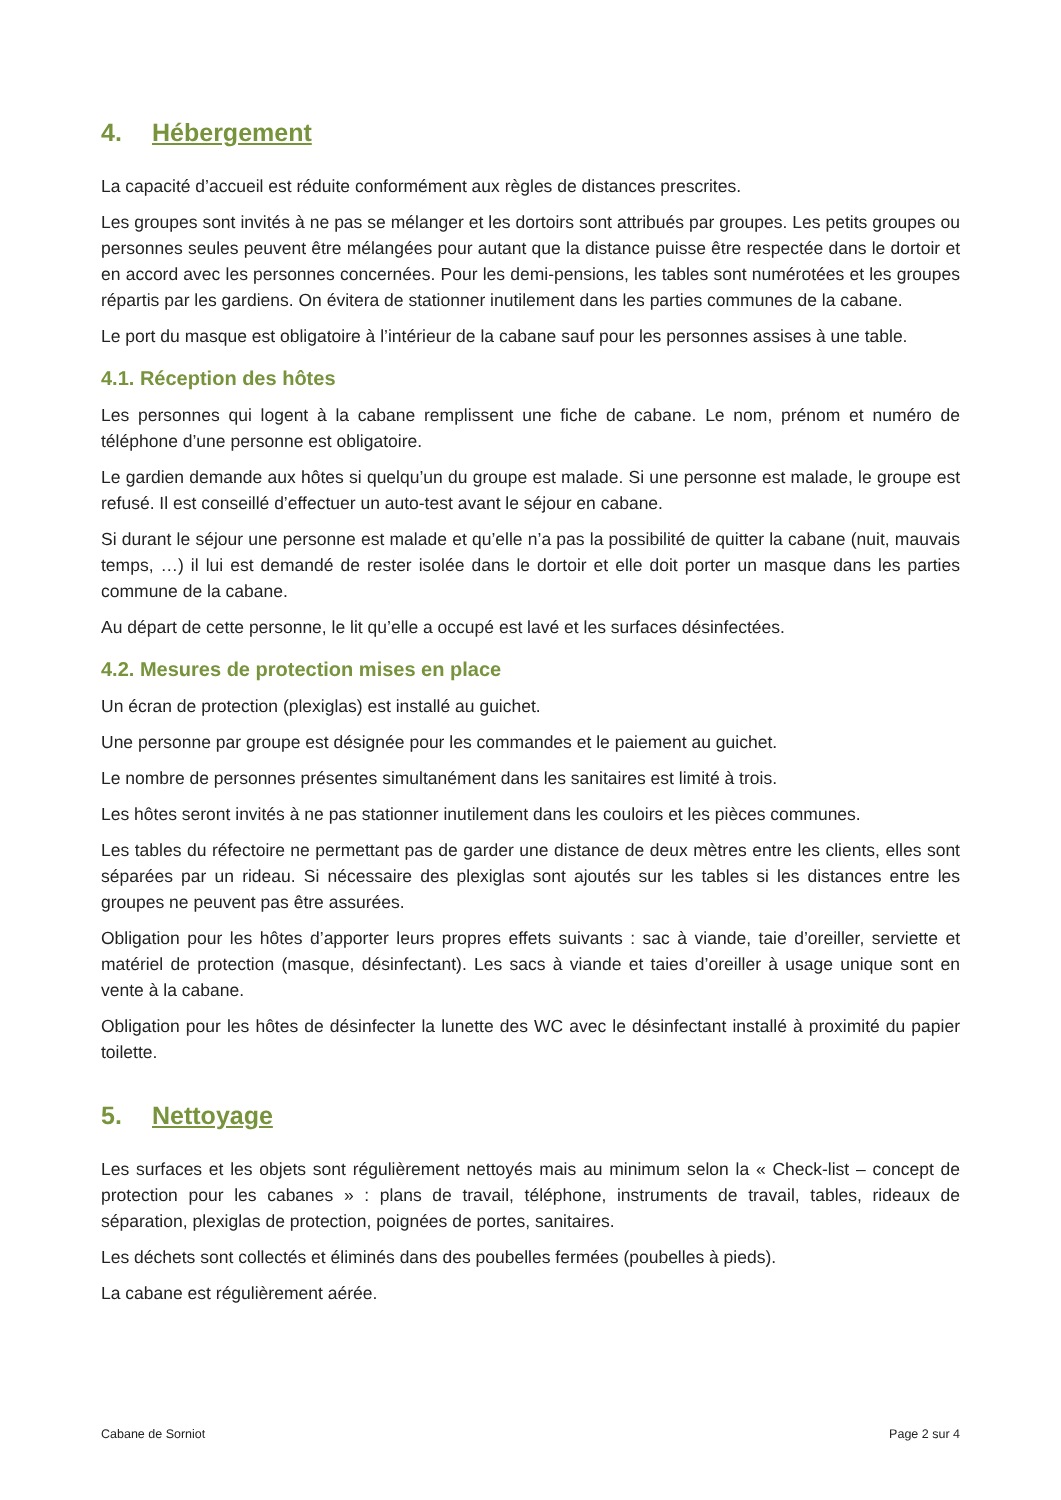4. Hébergement
La capacité d’accueil est réduite conformément aux règles de distances prescrites.
Les groupes sont invités à ne pas se mélanger et les dortoirs sont attribués par groupes. Les petits groupes ou personnes seules peuvent être mélangées pour autant que la distance puisse être respectée dans le dortoir et en accord avec les personnes concernées. Pour les demi-pensions, les tables sont numérotées et les groupes répartis par les gardiens. On évitera de stationner inutilement dans les parties communes de la cabane.
Le port du masque est obligatoire à l’intérieur de la cabane sauf pour les personnes assises à une table.
4.1. Réception des hôtes
Les personnes qui logent à la cabane remplissent une fiche de cabane. Le nom, prénom et numéro de téléphone d’une personne est obligatoire.
Le gardien demande aux hôtes si quelqu’un du groupe est malade. Si une personne est malade, le groupe est refusé. Il est conseillé d’effectuer un auto-test avant le séjour en cabane.
Si durant le séjour une personne est malade et qu’elle n’a pas la possibilité de quitter la cabane (nuit, mauvais temps, …) il lui est demandé de rester isolée dans le dortoir et elle doit porter un masque dans les parties commune de la cabane.
Au départ de cette personne, le lit qu’elle a occupé est lavé et les surfaces désinfectées.
4.2. Mesures de protection mises en place
Un écran de protection (plexiglas) est installé au guichet.
Une personne par groupe est désignée pour les commandes et le paiement au guichet.
Le nombre de personnes présentes simultanément dans les sanitaires est limité à trois.
Les hôtes seront invités à ne pas stationner inutilement dans les couloirs et les pièces communes.
Les tables du réfectoire ne permettant pas de garder une distance de deux mètres entre les clients, elles sont séparées par un rideau. Si nécessaire des plexiglas sont ajoutés sur les tables si les distances entre les groupes ne peuvent pas être assurées.
Obligation pour les hôtes d’apporter leurs propres effets suivants : sac à viande, taie d’oreiller, serviette et matériel de protection (masque, désinfectant). Les sacs à viande et taies d’oreiller à usage unique sont en vente à la cabane.
Obligation pour les hôtes de désinfecter la lunette des WC avec le désinfectant installé à proximité du papier toilette.
5. Nettoyage
Les surfaces et les objets sont régulièrement nettoyés mais au minimum selon la « Check-list – concept de protection pour les cabanes » : plans de travail, téléphone, instruments de travail, tables, rideaux de séparation, plexiglas de protection, poignées de portes, sanitaires.
Les déchets sont collectés et éliminés dans des poubelles fermées (poubelles à pieds).
La cabane est régulièrement aérée.
Cabane de Sorniot Page 2 sur 4